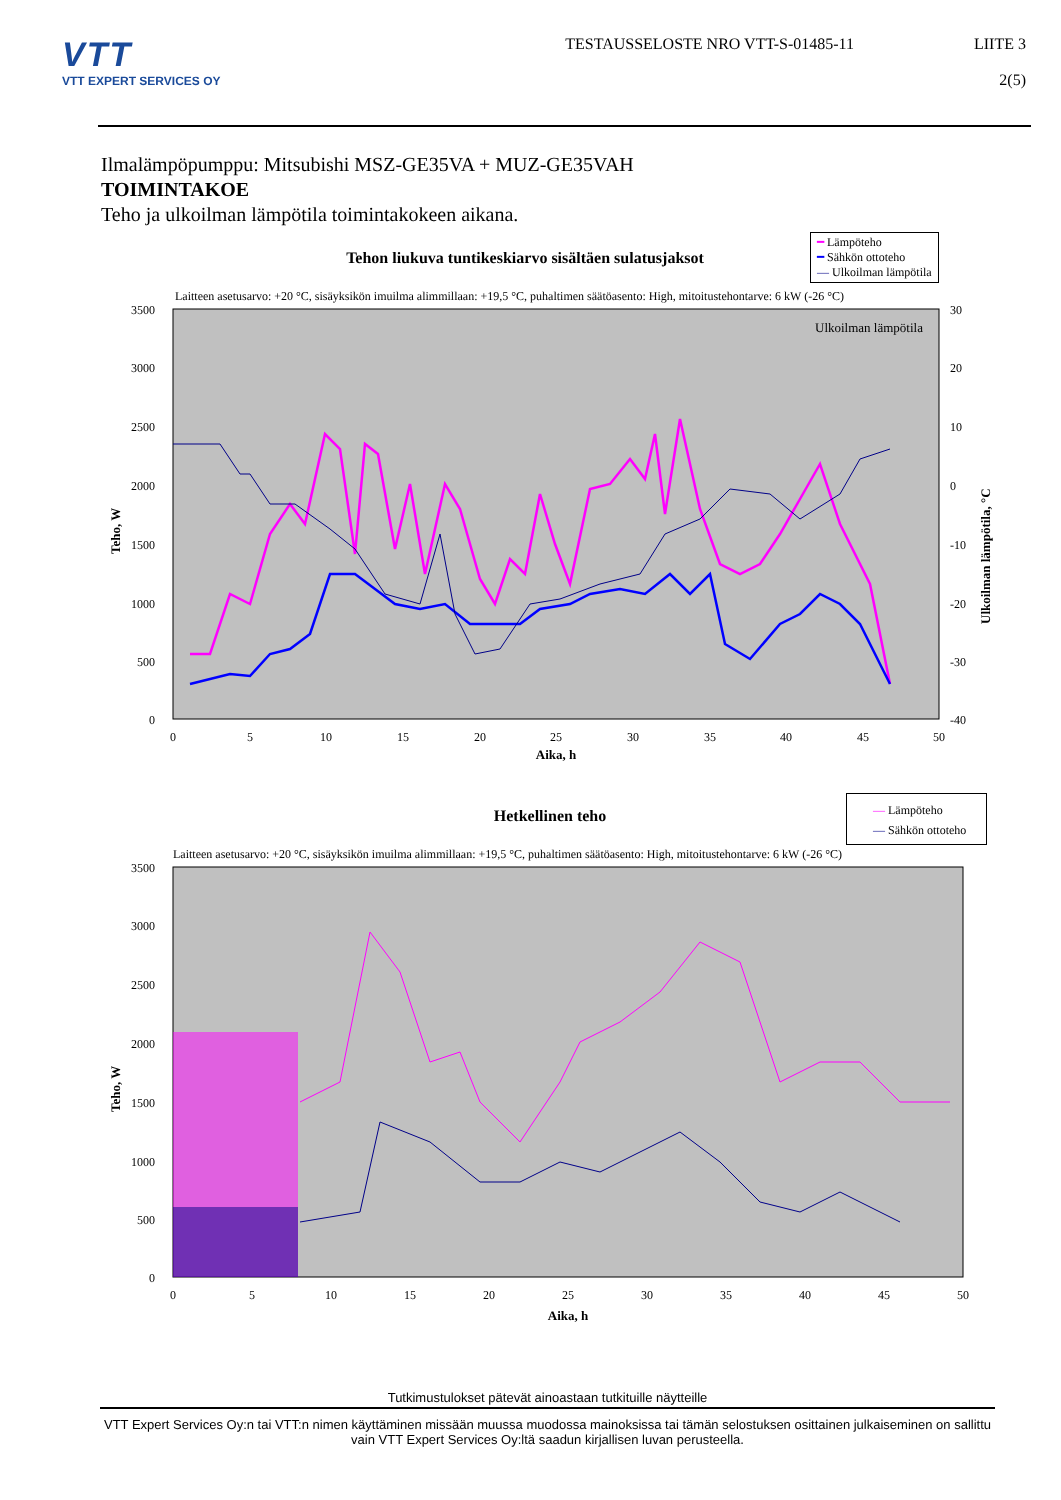VTT
VTT EXPERT SERVICES OY
TESTAUSSELOSTE NRO VTT-S-01485-11 LIITE 3
2(5)
Ilmalämpöpumppu: Mitsubishi MSZ-GE35VA + MUZ-GE35VAH
TOIMINTAKOE
Teho ja ulkoilman lämpötila toimintakokeen aikana.
━ Lämpöteho
━ Sähkön ottoteho
— Ulkoilman lämpötila
Tehon liukuva tuntikeskiarvo sisältäen sulatusjaksot
Laitteen asetusarvo: +20 °C, sisäyksikön imuilma alimmillaan: +19,5 °C, puhaltimen säätöasento: High, mitoitustehontarve: 6 kW (-26 °C)
3500
3000
2500
2000
1500
1000
500
0
30
20
10
0
-10
-20
-30
-40
0
5
10
15
20
25
30
35
40
45
50
Aika, h
Teho, W
Ulkoilman lämpötila, °C
Ulkoilman lämpötila
— Lämpöteho
— Sähkön ottoteho
Hetkellinen teho
Laitteen asetusarvo: +20 °C, sisäyksikön imuilma alimmillaan: +19,5 °C, puhaltimen säätöasento: High, mitoitustehontarve: 6 kW (-26 °C)
3500
3000
2500
2000
1500
1000
500
0
0
5
10
15
20
25
30
35
40
45
50
Aika, h
Teho, W
Tutkimustulokset pätevät ainoastaan tutkituille näytteille
VTT Expert Services Oy:n tai VTT:n nimen käyttäminen missään muussa muodossa mainoksissa tai tämän selostuksen osittainen julkaiseminen on sallittu vain VTT Expert Services Oy:ltä saadun kirjallisen luvan perusteella.